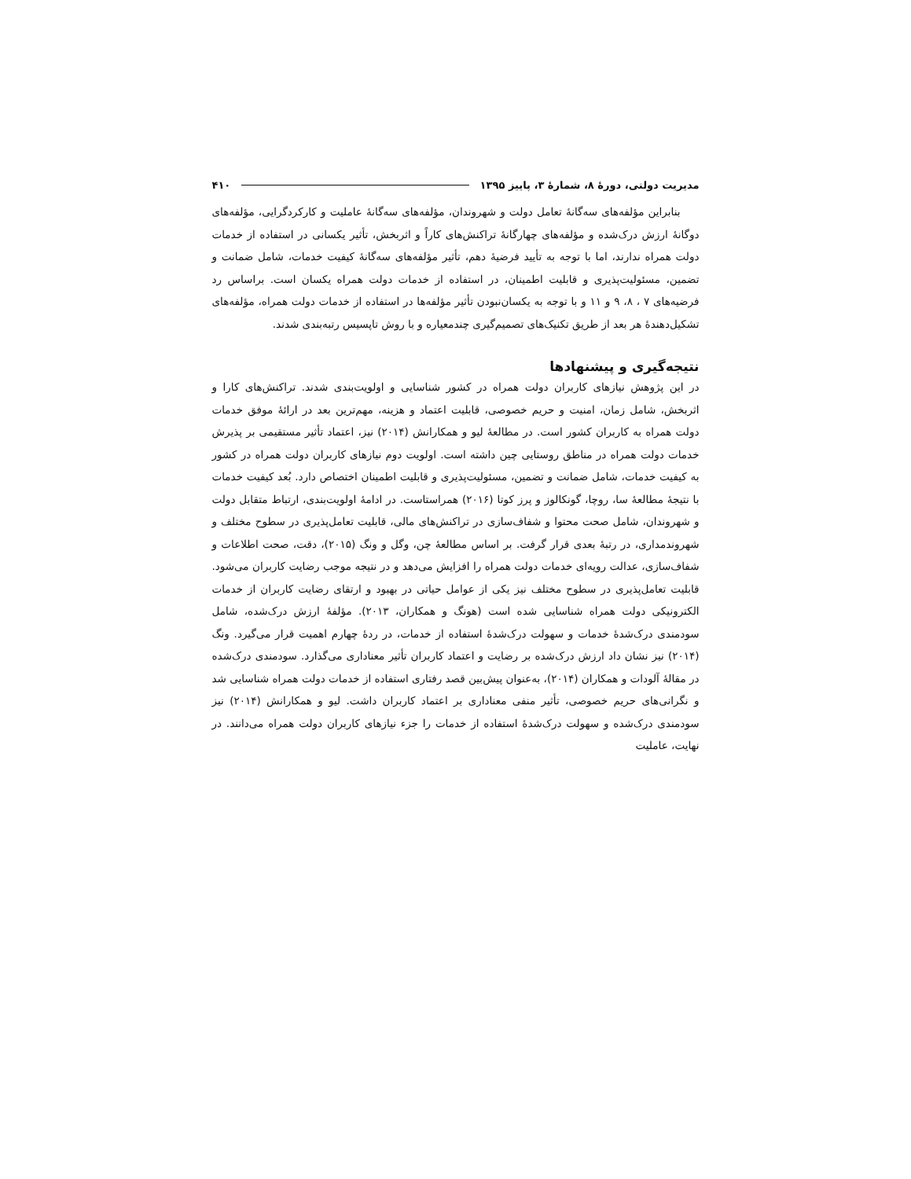۴۱۰ مدیریت دولتی، دورهٔ ۸، شمارهٔ ۳، پاییز ۱۳۹۵
بنابراین مؤلفه‌های سه‌گانهٔ تعامل دولت و شهروندان، مؤلفه‌های سه‌گانهٔ عاملیت و کارکردگرایی، مؤلفه‌های دوگانهٔ ارزش درک‌شده و مؤلفه‌های چهارگانهٔ تراکنش‌های کاراً و اثربخش، تأثیر یکسانی در استفاده از خدمات دولت همراه ندارند، اما با توجه به تأیید فرضیهٔ دهم، تأثیر مؤلفه‌های سه‌گانهٔ کیفیت خدمات، شامل ضمانت و تضمین، مسئولیت‌پذیری و قابلیت اطمینان، در استفاده از خدمات دولت همراه یکسان است. براساس رد فرضیه‌های ۷ ، ۸، ۹ و ۱۱ و با توجه به یکسان‌نبودن تأثیر مؤلفه‌ها در استفاده از خدمات دولت همراه، مؤلفه‌های تشکیل‌دهندهٔ هر بعد از طریق تکنیک‌های تصمیم‌گیری چندمعیاره و با روش تاپسیس رتبه‌بندی شدند.
نتیجه‌گیری و پیشنهادها
در این پژوهش نیازهای کاربران دولت همراه در کشور شناسایی و اولویت‌بندی شدند. تراکنش‌های کارا و اثربخش، شامل زمان، امنیت و حریم خصوصی، قابلیت اعتماد و هزینه، مهم‌ترین بعد در ارائهٔ موفق خدمات دولت همراه به کاربران کشور است. در مطالعهٔ لیو و همکارانش (۲۰۱۴) نیز، اعتماد تأثیر مستقیمی بر پذیرش خدمات دولت همراه در مناطق روستایی چین داشته است. اولویت دوم نیازهای کاربران دولت همراه در کشور به کیفیت خدمات، شامل ضمانت و تضمین، مسئولیت‌پذیری و قابلیت اطمینان اختصاص دارد. بُعد کیفیت خدمات با نتیجهٔ مطالعهٔ سا، روچا، گونکالوز و پرز کوتا (۲۰۱۶) همراستاست. در ادامهٔ اولویت‌بندی، ارتباط متقابل دولت و شهروندان، شامل صحت محتوا و شفاف‌سازی در تراکنش‌های مالی، قابلیت تعامل‌پذیری در سطوح مختلف و شهروندمداری، در رتبهٔ بعدی قرار گرفت. بر اساس مطالعهٔ چن، وگل و ونگ (۲۰۱۵)، دقت، صحت اطلاعات و شفاف‌سازی، عدالت رویه‌ای خدمات دولت همراه را افزایش می‌دهد و در نتیجه موجب رضایت کاربران می‌شود. قابلیت تعامل‌پذیری در سطوح مختلف نیز یکی از عوامل حیاتی در بهبود و ارتقای رضایت کاربران از خدمات الکترونیکی دولت همراه شناسایی شده است (هونگ و همکاران، ۲۰۱۳). مؤلفهٔ ارزش درک‌شده، شامل سودمندی درک‌شدهٔ خدمات و سهولت درک‌شدهٔ استفاده از خدمات، در ردهٔ چهارم اهمیت قرار می‌گیرد. ونگ (۲۰۱۴) نیز نشان داد ارزش درک‌شده بر رضایت و اعتماد کاربران تأثیر معناداری می‌گذارد. سودمندی درک‌شده در مقالهٔ آلودات و همکاران (۲۰۱۴)، به‌عنوان پیش‌بین قصد رفتاری استفاده از خدمات دولت همراه شناسایی شد و نگرانی‌های حریم خصوصی، تأثیر منفی معناداری بر اعتماد کاربران داشت. لیو و همکارانش (۲۰۱۴) نیز سودمندی درک‌شده و سهولت درک‌شدهٔ استفاده از خدمات را جزء نیازهای کاربران دولت همراه می‌دانند. در نهایت، عاملیت